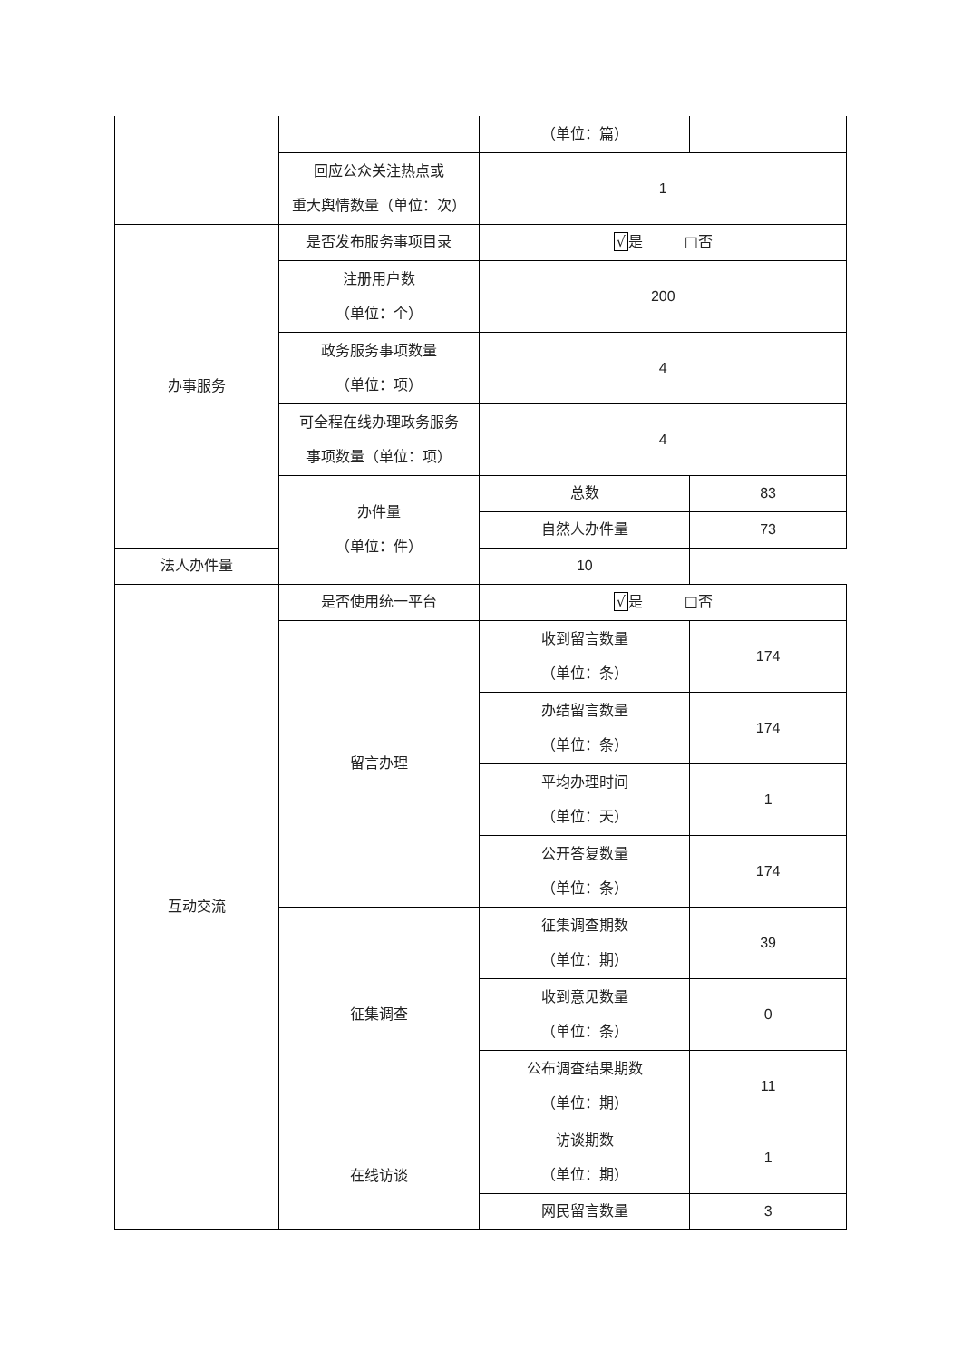| | | （单位：篇） | |
| | 回应公众关注热点或 重大舆情数量（单位：次） | 1 | |
| 办事服务 | 是否发布服务事项目录 | √ 是 □否 | |
| | 注册用户数 （单位：个） | 200 | |
| | 政务服务事项数量 （单位：项） | 4 | |
| | 可全程在线办理政务服务 事项数量（单位：项） | 4 | |
| | 办件量 （单位：件） | 总数 | 83 |
| | | 自然人办件量 | 73 |
| 法人办件量 | | 10 | |
| 互动交流 | 是否使用统一平台 | √ 是 □否 | |
| | 留言办理 | 收到留言数量 （单位：条） | 174 |
| | | 办结留言数量 （单位：条） | 174 |
| | | 平均办理时间 （单位：天） | 1 |
| | | 公开答复数量 （单位：条） | 174 |
| | 征集调查 | 征集调查期数 （单位：期） | 39 |
| | | 收到意见数量 （单位：条） | 0 |
| | | 公布调查结果期数 （单位：期） | 11 |
| | 在线访谈 | 访谈期数 （单位：期） | 1 |
| | | 网民留言数量 | 3 |